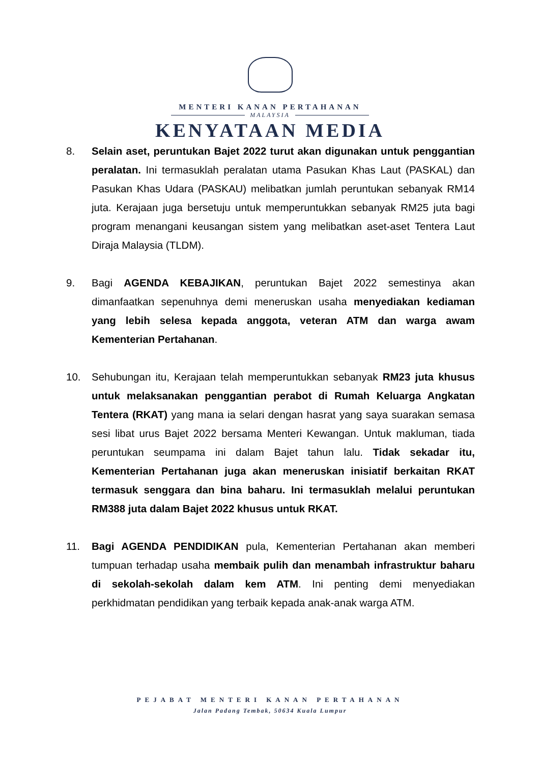MENTERI KANAN PERTAHANAN
MALAYSIA
KENYATAAN MEDIA
8. Selain aset, peruntukan Bajet 2022 turut akan digunakan untuk penggantian peralatan. Ini termasuklah peralatan utama Pasukan Khas Laut (PASKAL) dan Pasukan Khas Udara (PASKAU) melibatkan jumlah peruntukan sebanyak RM14 juta. Kerajaan juga bersetuju untuk memperuntukkan sebanyak RM25 juta bagi program menangani keusangan sistem yang melibatkan aset-aset Tentera Laut Diraja Malaysia (TLDM).
9. Bagi AGENDA KEBAJIKAN, peruntukan Bajet 2022 semestinya akan dimanfaatkan sepenuhnya demi meneruskan usaha menyediakan kediaman yang lebih selesa kepada anggota, veteran ATM dan warga awam Kementerian Pertahanan.
10. Sehubungan itu, Kerajaan telah memperuntukkan sebanyak RM23 juta khusus untuk melaksanakan penggantian perabot di Rumah Keluarga Angkatan Tentera (RKAT) yang mana ia selari dengan hasrat yang saya suarakan semasa sesi libat urus Bajet 2022 bersama Menteri Kewangan. Untuk makluman, tiada peruntukan seumpama ini dalam Bajet tahun lalu. Tidak sekadar itu, Kementerian Pertahanan juga akan meneruskan inisiatif berkaitan RKAT termasuk senggara dan bina baharu. Ini termasuklah melalui peruntukan RM388 juta dalam Bajet 2022 khusus untuk RKAT.
11. Bagi AGENDA PENDIDIKAN pula, Kementerian Pertahanan akan memberi tumpuan terhadap usaha membaik pulih dan menambah infrastruktur baharu di sekolah-sekolah dalam kem ATM. Ini penting demi menyediakan perkhidmatan pendidikan yang terbaik kepada anak-anak warga ATM.
PEJABAT MENTERI KANAN PERTAHANAN
Jalan Padang Tembak, 50634 Kuala Lumpur